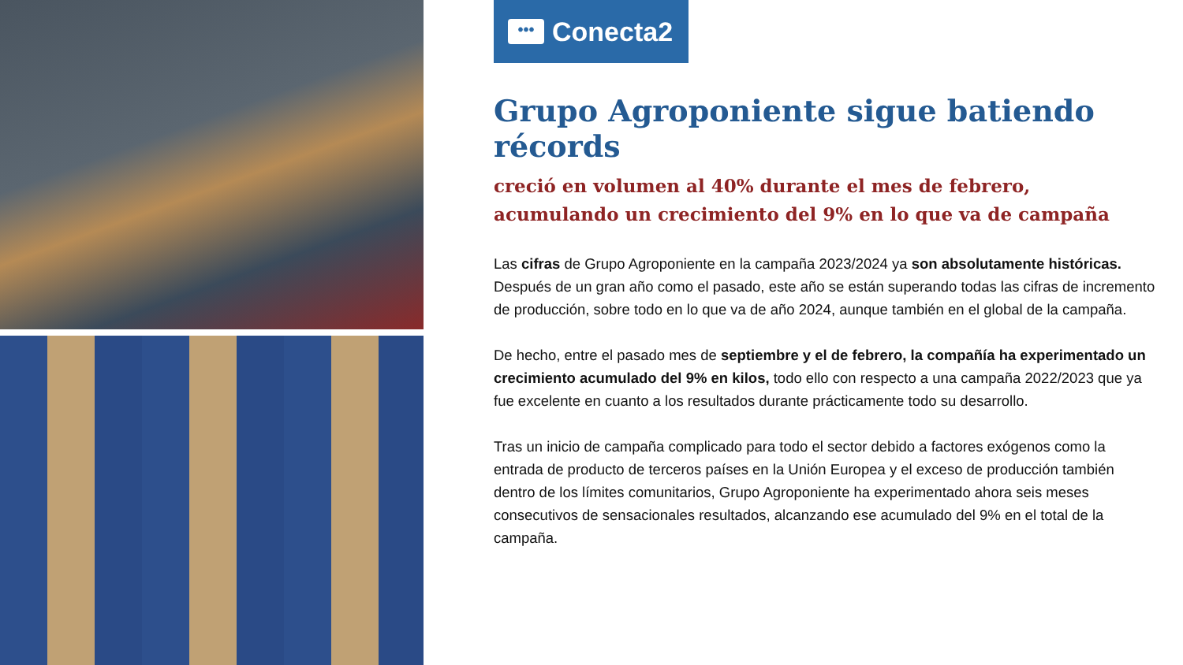••• Conecta2
Grupo Agroponiente sigue batiendo récords
creció en volumen al 40% durante el mes de febrero, acumulando un crecimiento del 9% en lo que va de campaña
Las cifras de Grupo Agroponiente en la campaña 2023/2024 ya son absolutamente históricas. Después de un gran año como el pasado, este año se están superando todas las cifras de incremento de producción, sobre todo en lo que va de año 2024, aunque también en el global de la campaña.
De hecho, entre el pasado mes de septiembre y el de febrero, la compañía ha experimentado un crecimiento acumulado del 9% en kilos, todo ello con respecto a una campaña 2022/2023 que ya fue excelente en cuanto a los resultados durante prácticamente todo su desarrollo.
Tras un inicio de campaña complicado para todo el sector debido a factores exógenos como la entrada de producto de terceros países en la Unión Europea y el exceso de producción también dentro de los límites comunitarios, Grupo Agroponiente ha experimentado ahora seis meses consecutivos de sensacionales resultados, alcanzando ese acumulado del 9% en el total de la campaña.